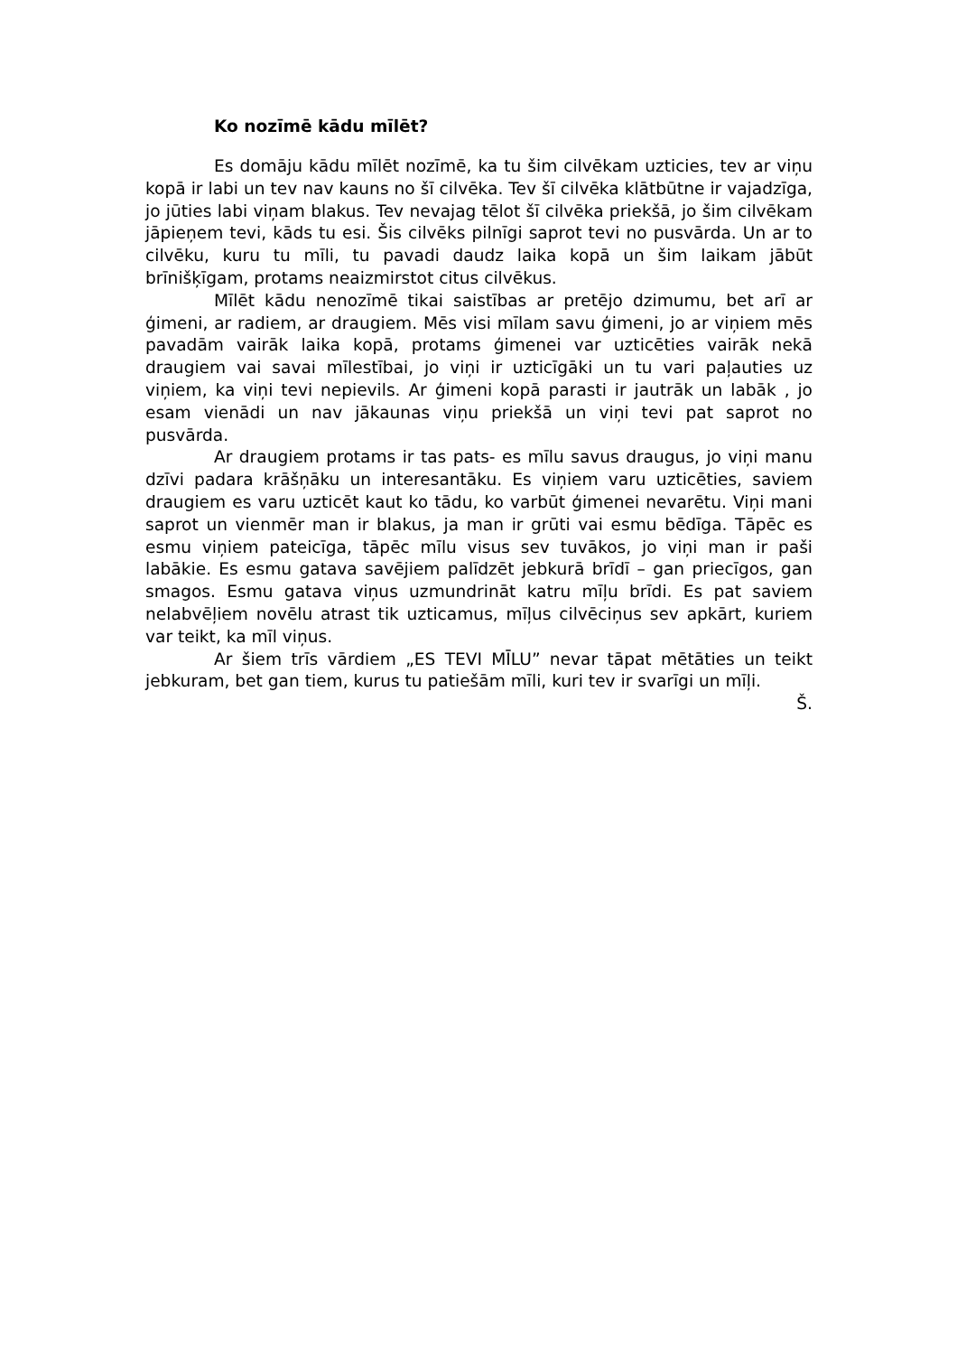Ko nozīmē kādu mīlēt?
Es domāju kādu mīlēt nozīmē, ka tu šim cilvēkam uzticies, tev ar viņu kopā ir labi un tev nav kauns no šī cilvēka. Tev šī cilvēka klātbūtne ir vajadzīga, jo jūties labi viņam blakus. Tev nevajag tēlot šī cilvēka priekšā, jo šim cilvēkam jāpieņem tevi, kāds tu esi. Šis cilvēks pilnīgi saprot tevi no pusvārda. Un ar to cilvēku, kuru tu mīli, tu pavadi daudz laika kopā un šim laikam jābūt brīnišķīgam, protams neaizmirstot citus cilvēkus.
Mīlēt kādu nenozīmē tikai saistības ar pretējo dzimumu, bet arī ar ģimeni, ar radiem, ar draugiem. Mēs visi mīlam savu ģimeni, jo ar viņiem mēs pavadām vairāk laika kopā, protams ģimenei var uzticēties vairāk nekā draugiem vai savai mīlestībai, jo viņi ir uzticīgāki un tu vari paļauties uz viņiem, ka viņi tevi nepievils. Ar ģimeni kopā parasti ir jautrāk un labāk , jo esam vienādi un nav jākaunas viņu priekšā un viņi tevi pat saprot no pusvārda.
Ar draugiem protams ir tas pats- es mīlu savus draugus, jo viņi manu dzīvi padara krāšņāku un interesantāku. Es viņiem varu uzticēties, saviem draugiem es varu uzticēt kaut ko tādu, ko varbūt ģimenei nevarētu. Viņi mani saprot un vienmēr man ir blakus, ja man ir grūti vai esmu bēdīga. Tāpēc es esmu viņiem pateicīga, tāpēc mīlu visus sev tuvākos, jo viņi man ir paši labākie. Es esmu gatava savējiem palīdzēt jebkurā brīdī – gan priecīgos, gan smagos. Esmu gatava viņus uzmundrināt katru mīļu brīdi. Es pat saviem nelabvēļiem novēlu atrast tik uzticamus, mīļus cilvēciņus sev apkārt, kuriem var teikt, ka mīl viņus.
Ar šiem trīs vārdiem „ES TEVI MĪLU” nevar tāpat mētāties un teikt jebkuram, bet gan tiem, kurus tu patiešām mīli, kuri tev ir svarīgi un mīļi.
Š.